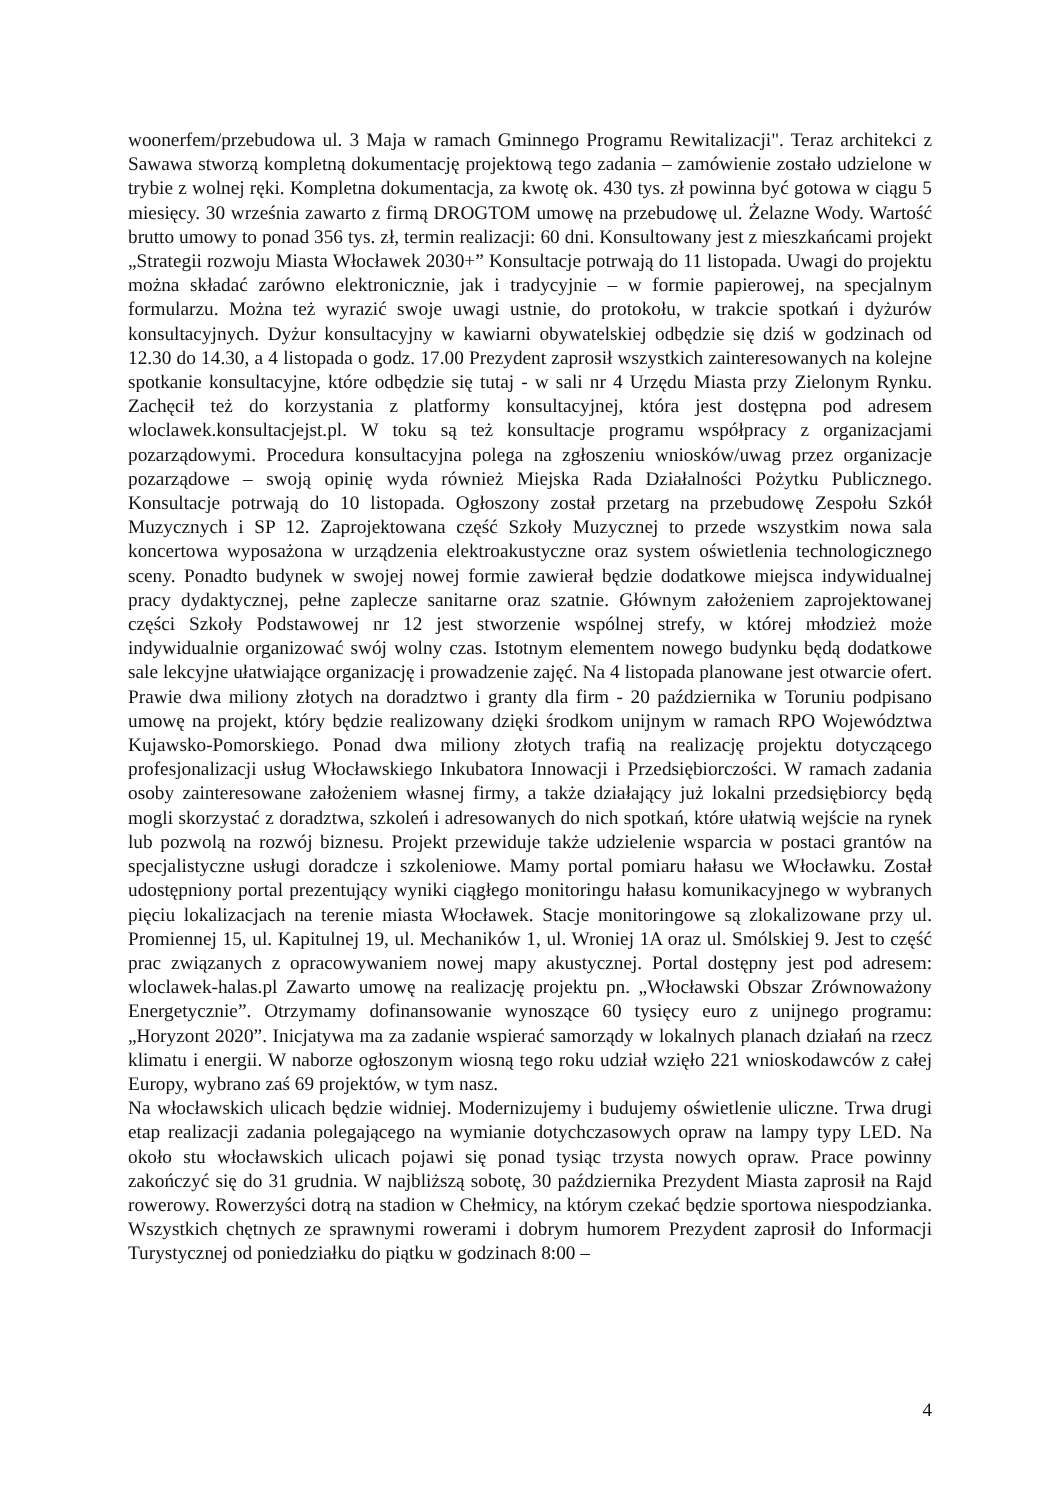woonerfem/przebudowa ul. 3 Maja w ramach Gminnego Programu Rewitalizacji". Teraz architekci z Sawawa stworzą kompletną dokumentację projektową tego zadania – zamówienie zostało udzielone w trybie z wolnej ręki. Kompletna dokumentacja, za kwotę ok. 430 tys. zł powinna być gotowa w ciągu 5 miesięcy. 30 września zawarto z firmą DROGTOM umowę na przebudowę ul. Żelazne Wody. Wartość brutto umowy to ponad 356 tys. zł, termin realizacji: 60 dni. Konsultowany jest z mieszkańcami projekt „Strategii rozwoju Miasta Włocławek 2030+” Konsultacje potrwają do 11 listopada. Uwagi do projektu można składać zarówno elektronicznie, jak i tradycyjnie – w formie papierowej, na specjalnym formularzu. Można też wyrazić swoje uwagi ustnie, do protokołu, w trakcie spotkań i dyżurów konsultacyjnych. Dyżur konsultacyjny w kawiarni obywatelskiej odbędzie się dziś w godzinach od 12.30 do 14.30, a 4 listopada o godz. 17.00 Prezydent zaprosił wszystkich zainteresowanych na kolejne spotkanie konsultacyjne, które odbędzie się tutaj - w sali nr 4 Urzędu Miasta przy Zielonym Rynku. Zachęcił też do korzystania z platformy konsultacyjnej, która jest dostępna pod adresem wloclawek.konsultacjejst.pl. W toku są też konsultacje programu współpracy z organizacjami pozarządowymi. Procedura konsultacyjna polega na zgłoszeniu wniosków/uwag przez organizacje pozarządowe – swoją opinię wyda również Miejska Rada Działalności Pożytku Publicznego. Konsultacje potrwają do 10 listopada. Ogłoszony został przetarg na przebudowę Zespołu Szkół Muzycznych i SP 12. Zaprojektowana część Szkoły Muzycznej to przede wszystkim nowa sala koncertowa wyposażona w urządzenia elektroakustyczne oraz system oświetlenia technologicznego sceny. Ponadto budynek w swojej nowej formie zawierał będzie dodatkowe miejsca indywidualnej pracy dydaktycznej, pełne zaplecze sanitarne oraz szatnie. Głównym założeniem zaprojektowanej części Szkoły Podstawowej nr 12 jest stworzenie wspólnej strefy, w której młodzież może indywidualnie organizować swój wolny czas. Istotnym elementem nowego budynku będą dodatkowe sale lekcyjne ułatwiające organizację i prowadzenie zajęć. Na 4 listopada planowane jest otwarcie ofert. Prawie dwa miliony złotych na doradztwo i granty dla firm - 20 października w Toruniu podpisano umowę na projekt, który będzie realizowany dzięki środkom unijnym w ramach RPO Województwa Kujawsko-Pomorskiego. Ponad dwa miliony złotych trafią na realizację projektu dotyczącego profesjonalizacji usług Włocławskiego Inkubatora Innowacji i Przedsiębiorczości. W ramach zadania osoby zainteresowane założeniem własnej firmy, a także działający już lokalni przedsiębiorcy będą mogli skorzystać z doradztwa, szkoleń i adresowanych do nich spotkań, które ułatwią wejście na rynek lub pozwolą na rozwój biznesu. Projekt przewiduje także udzielenie wsparcia w postaci grantów na specjalistyczne usługi doradcze i szkoleniowe. Mamy portal pomiaru hałasu we Włocławku. Został udostępniony portal prezentujący wyniki ciągłego monitoringu hałasu komunikacyjnego w wybranych pięciu lokalizacjach na terenie miasta Włocławek. Stacje monitoringowe są zlokalizowane przy ul. Promiennej 15, ul. Kapitulnej 19, ul. Mechaników 1, ul. Wroniej 1A oraz ul. Smólskiej 9. Jest to część prac związanych z opracowywaniem nowej mapy akustycznej. Portal dostępny jest pod adresem: wloclawek-halas.pl Zawarto umowę na realizację projektu pn. „Włocławski Obszar Zrównoważony Energetycznie”. Otrzymamy dofinansowanie wynoszące 60 tysięcy euro z unijnego programu: „Horyzont 2020”. Inicjatywa ma za zadanie wspierać samorządy w lokalnych planach działań na rzecz klimatu i energii. W naborze ogłoszonym wiosną tego roku udział wzięło 221 wnioskodawców z całej Europy, wybrano zaś 69 projektów, w tym nasz.
Na włocławskich ulicach będzie widniej. Modernizujemy i budujemy oświetlenie uliczne. Trwa drugi etap realizacji zadania polegającego na wymianie dotychczasowych opraw na lampy typy LED. Na około stu włocławskich ulicach pojawi się ponad tysiąc trzysta nowych opraw. Prace powinny zakończyć się do 31 grudnia. W najbliższą sobotę, 30 października Prezydent Miasta zaprosił na Rajd rowerowy. Rowerzyści dotrą na stadion w Chełmicy, na którym czekać będzie sportowa niespodzianka. Wszystkich chętnych ze sprawnymi rowerami i dobrym humorem Prezydent zaprosił do Informacji Turystycznej od poniedziałku do piątku w godzinach 8:00 –
4